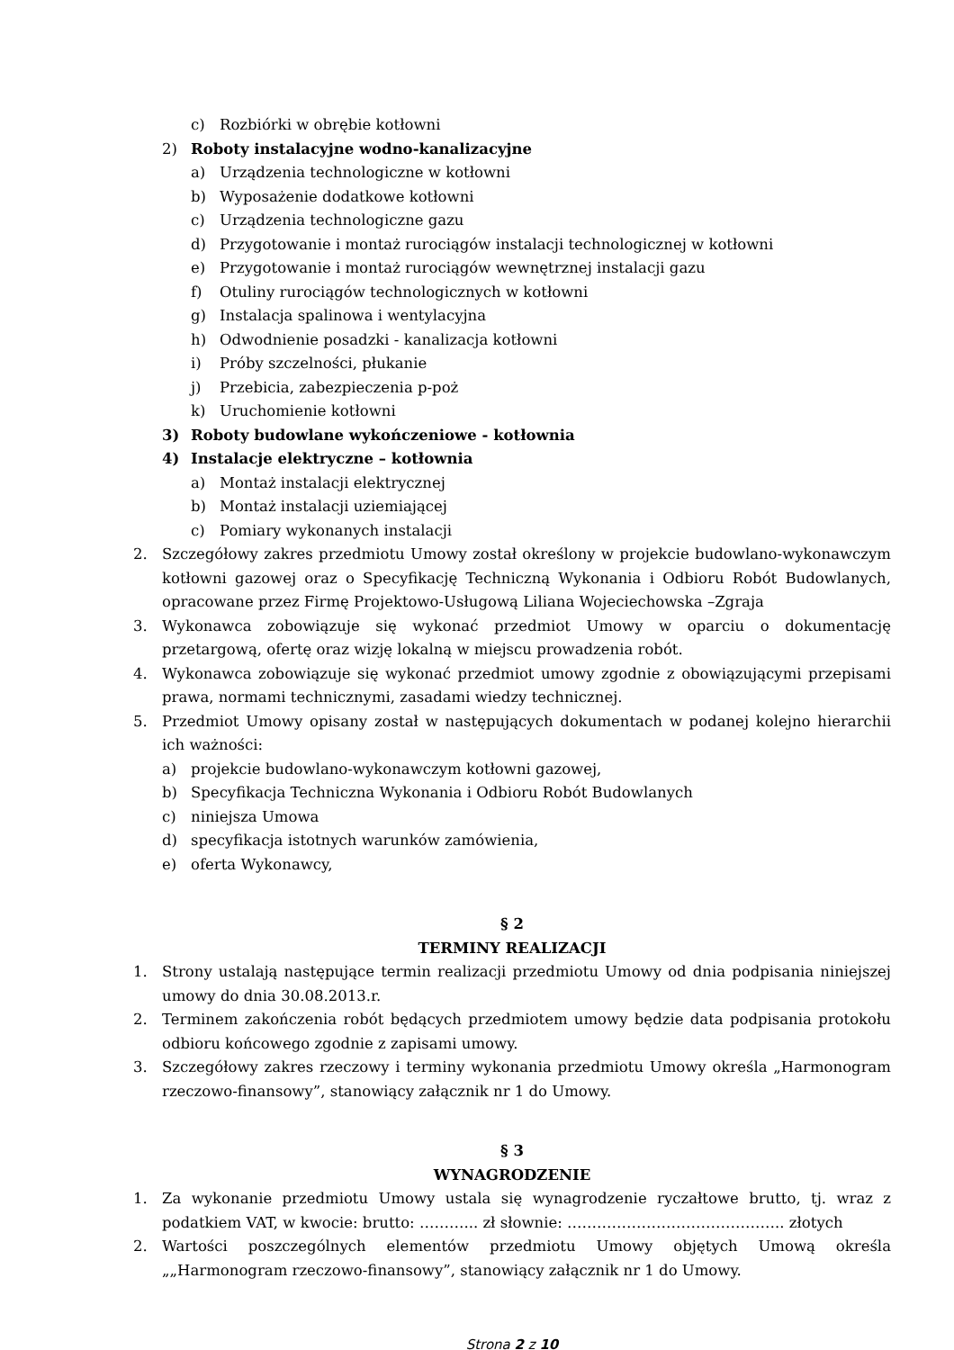c) Rozbiórki w obrębie kotłowni
2) Roboty instalacyjne wodno-kanalizacyjne
a) Urządzenia technologiczne w kotłowni
b) Wyposażenie dodatkowe kotłowni
c) Urządzenia technologiczne gazu
d) Przygotowanie i montaż rurociągów instalacji technologicznej w kotłowni
e) Przygotowanie i montaż rurociągów wewnętrznej instalacji gazu
f) Otuliny rurociągów technologicznych w kotłowni
g) Instalacja spalinowa i wentylacyjna
h) Odwodnienie posadzki - kanalizacja kotłowni
i) Próby szczelności, płukanie
j) Przebicia, zabezpieczenia p-poż
k) Uruchomienie kotłowni
3) Roboty budowlane wykończeniowe - kotłownia
4) Instalacje elektryczne – kotłownia
a) Montaż instalacji elektrycznej
b) Montaż instalacji uziemiającej
c) Pomiary wykonanych instalacji
2. Szczegółowy zakres przedmiotu Umowy został określony w projekcie budowlano-wykonawczym kotłowni gazowej oraz o Specyfikację Techniczną Wykonania i Odbioru Robót Budowlanych, opracowane przez Firmę Projektowo-Usługową Liliana Wojeciechowska –Zgraja
3. Wykonawca zobowiązuje się wykonać przedmiot Umowy w oparciu o dokumentację przetargową, ofertę oraz wizję lokalną w miejscu prowadzenia robót.
4. Wykonawca zobowiązuje się wykonać przedmiot umowy zgodnie z obowiązującymi przepisami prawa, normami technicznymi, zasadami wiedzy technicznej.
5. Przedmiot Umowy opisany został w następujących dokumentach w podanej kolejno hierarchii ich ważności:
a) projekcie budowlano-wykonawczym kotłowni gazowej,
b) Specyfikacja Techniczna Wykonania i Odbioru Robót Budowlanych
c) niniejsza Umowa
d) specyfikacja istotnych warunków zamówienia,
e) oferta Wykonawcy,
§ 2
TERMINY REALIZACJI
1. Strony ustalają następujące termin realizacji przedmiotu Umowy od dnia podpisania niniejszej umowy do dnia 30.08.2013.r.
2. Terminem zakończenia robót będących przedmiotem umowy będzie data podpisania protokołu odbioru końcowego zgodnie z zapisami umowy.
3. Szczegółowy zakres rzeczowy i terminy wykonania przedmiotu Umowy określa „Harmonogram rzeczowo-finansowy”, stanowiący załącznik nr 1 do Umowy.
§ 3
WYNAGRODZENIE
1. Za wykonanie przedmiotu Umowy ustala się wynagrodzenie ryczałtowe brutto, tj. wraz z podatkiem VAT, w kwocie: brutto: ………... zł słownie: …………………………………….. złotych
2. Wartości poszczególnych elementów przedmiotu Umowy objętych Umową określa „„Harmonogram rzeczowo-finansowy”, stanowiący załącznik nr 1 do Umowy.
Strona 2 z 10